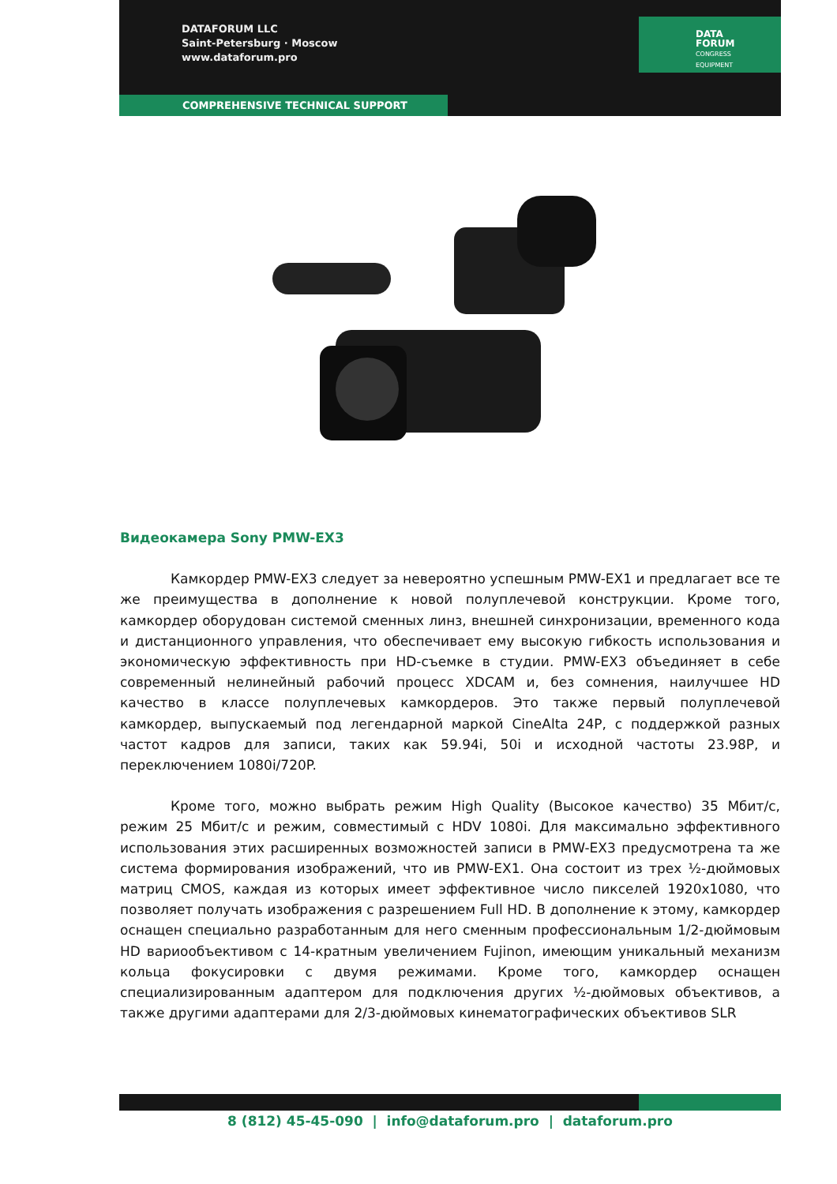DATAFORUM LLC
Saint-Petersburg · Moscow
www.dataforum.pro
DATA
FORUM
CONGRESS
EQUIPMENT
COMPREHENSIVE TECHNICAL SUPPORT
Видеокамера Sony PMW-EX3
Камкордер PMW-EX3 следует за невероятно успешным PMW-EX1 и предлагает все те же преимущества в дополнение к новой полуплечевой конструкции. Кроме того, камкордер оборудован системой сменных линз, внешней синхронизации, временного кода и дистанционного управления, что обеспечивает ему высокую гибкость использования и экономическую эффективность при HD-съемке в студии. PMW-EX3 объединяет в себе современный нелинейный рабочий процесс XDCAM и, без сомнения, наилучшее HD качество в классе полуплечевых камкордеров. Это также первый полуплечевой камкордер, выпускаемый под легендарной маркой CineAlta 24P, с поддержкой разных частот кадров для записи, таких как 59.94i, 50i и исходной частоты 23.98P, и переключением 1080i/720P.
Кроме того, можно выбрать режим High Quality (Высокое качество) 35 Мбит/с, режим 25 Мбит/с и режим, совместимый с HDV 1080i. Для максимально эффективного использования этих расширенных возможностей записи в PMW-EX3 предусмотрена та же система формирования изображений, что ив PMW-EX1. Она состоит из трех ½-дюймовых матриц CMOS, каждая из которых имеет эффективное число пикселей 1920x1080, что позволяет получать изображения с разрешением Full HD. В дополнение к этому, камкордер оснащен специально разработанным для него сменным профессиональным 1/2-дюймовым HD вариообъективом с 14-кратным увеличением Fujinon, имеющим уникальный механизм кольца фокусировки с двумя режимами. Кроме того, камкордер оснащен специализированным адаптером для подключения других ½-дюймовых объективов, а также другими адаптерами для 2/3-дюймовых кинематографических объективов SLR
8 (812) 45-45-090 | info@dataforum.pro | dataforum.pro